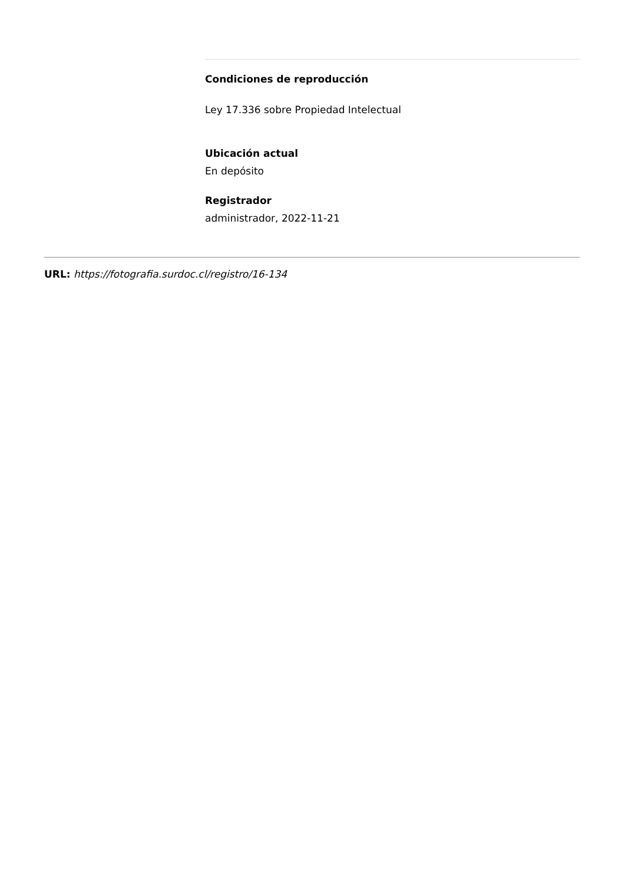Condiciones de reproducción
Ley 17.336 sobre Propiedad Intelectual
Ubicación actual
En depósito
Registrador
administrador, 2022-11-21
URL: https://fotografia.surdoc.cl/registro/16-134